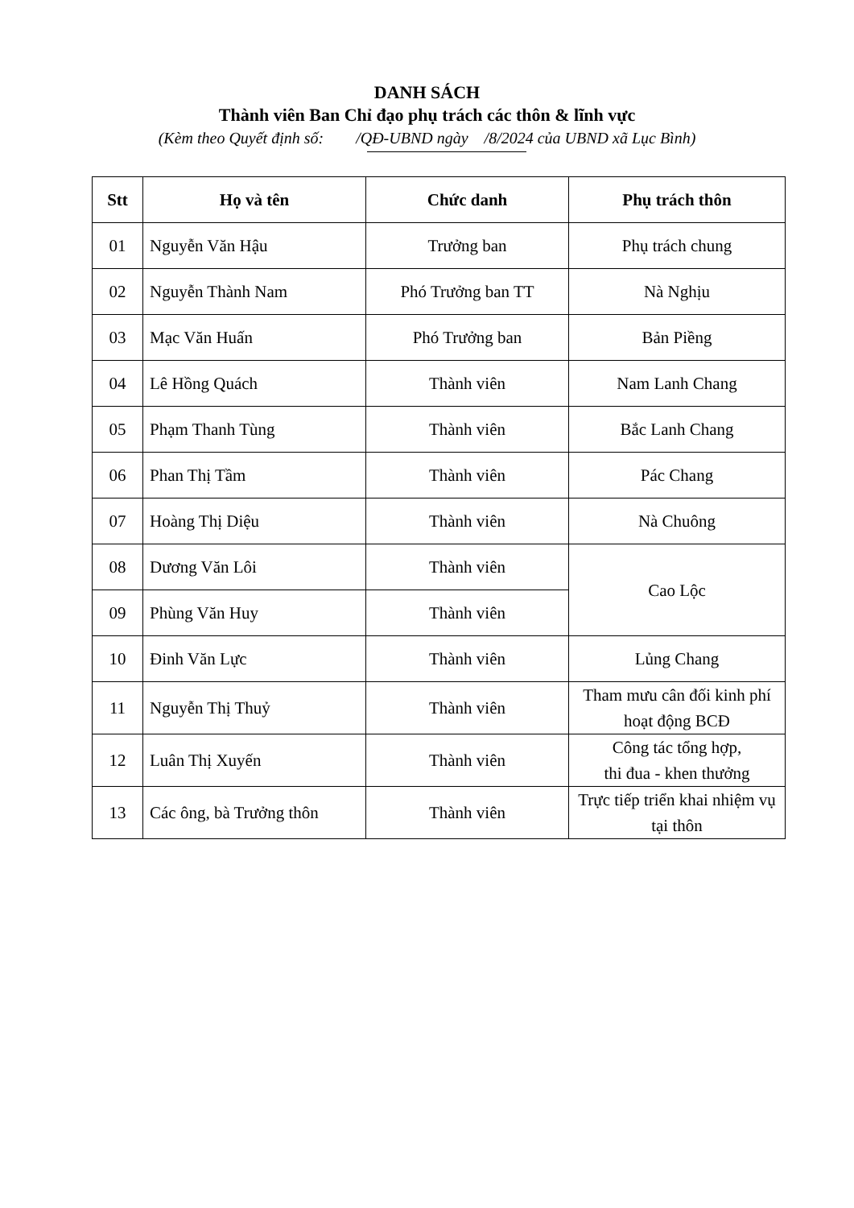DANH SÁCH
Thành viên Ban Chỉ đạo phụ trách các thôn & lĩnh vực
(Kèm theo Quyết định số: /QĐ-UBND ngày /8/2024 của UBND xã Lục Bình)
| Stt | Họ và tên | Chức danh | Phụ trách thôn |
| --- | --- | --- | --- |
| 01 | Nguyễn Văn Hậu | Trưởng ban | Phụ trách chung |
| 02 | Nguyễn Thành Nam | Phó Trưởng ban TT | Nà Nghịu |
| 03 | Mạc Văn Huấn | Phó Trưởng ban | Bản Piềng |
| 04 | Lê Hồng Quách | Thành viên | Nam Lanh Chang |
| 05 | Phạm Thanh Tùng | Thành viên | Bắc Lanh Chang |
| 06 | Phan Thị Tầm | Thành viên | Pác Chang |
| 07 | Hoàng Thị Diệu | Thành viên | Nà Chuông |
| 08 | Dương Văn Lôi | Thành viên | Cao Lộc |
| 09 | Phùng Văn Huy | Thành viên | |
| 10 | Đinh Văn Lực | Thành viên | Lủng Chang |
| 11 | Nguyễn Thị Thuỷ | Thành viên | Tham mưu cân đối kinh phí hoạt động BCĐ |
| 12 | Luân Thị Xuyến | Thành viên | Công tác tổng hợp, thi đua - khen thưởng |
| 13 | Các ông, bà Trưởng thôn | Thành viên | Trực tiếp triển khai nhiệm vụ tại thôn |